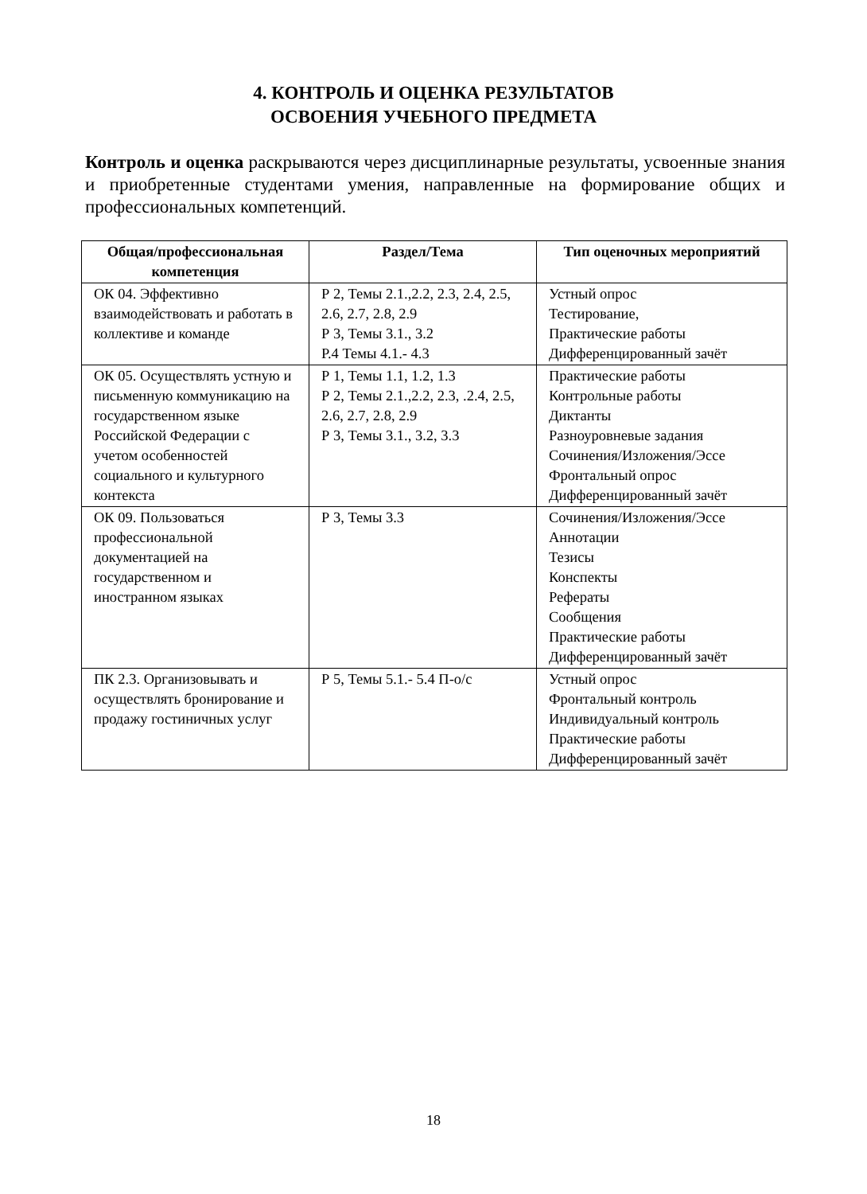4. КОНТРОЛЬ И ОЦЕНКА РЕЗУЛЬТАТОВ
ОСВОЕНИЯ УЧЕБНОГО ПРЕДМЕТА
Контроль и оценка раскрываются через дисциплинарные результаты, усвоенные знания и приобретенные студентами умения, направленные на формирование общих и профессиональных компетенций.
| Общая/профессиональная компетенция | Раздел/Тема | Тип оценочных мероприятий |
| --- | --- | --- |
| ОК 04. Эффективно взаимодействовать и работать в коллективе и команде | Р 2, Темы 2.1.,2.2, 2.3, 2.4, 2.5, 2.6, 2.7, 2.8, 2.9 Р 3, Темы 3.1., 3.2 Р.4 Темы 4.1.- 4.3 | Устный опрос Тестирование, Практические работы Дифференцированный зачёт |
| ОК 05. Осуществлять устную и письменную коммуникацию на государственном языке Российской Федерации с учетом особенностей социального и культурного контекста | Р 1, Темы 1.1, 1.2, 1.3 Р 2, Темы 2.1.,2.2, 2.3, .2.4, 2.5, 2.6, 2.7, 2.8, 2.9 Р 3, Темы 3.1., 3.2, 3.3 | Практические работы Контрольные работы Диктанты Разноуровневые задания Сочинения/Изложения/Эссе Фронтальный опрос Дифференцированный зачёт |
| ОК 09. Пользоваться профессиональной документацией на государственном и иностранном языках | Р 3, Темы 3.3 | Сочинения/Изложения/Эссе Аннотации Тезисы Конспекты Рефераты Сообщения Практические работы Дифференцированный зачёт |
| ПК 2.3. Организовывать и осуществлять бронирование и продажу гостиничных услуг | Р 5, Темы 5.1.- 5.4 П-о/с | Устный опрос Фронтальный контроль Индивидуальный контроль Практические работы Дифференцированный зачёт |
18